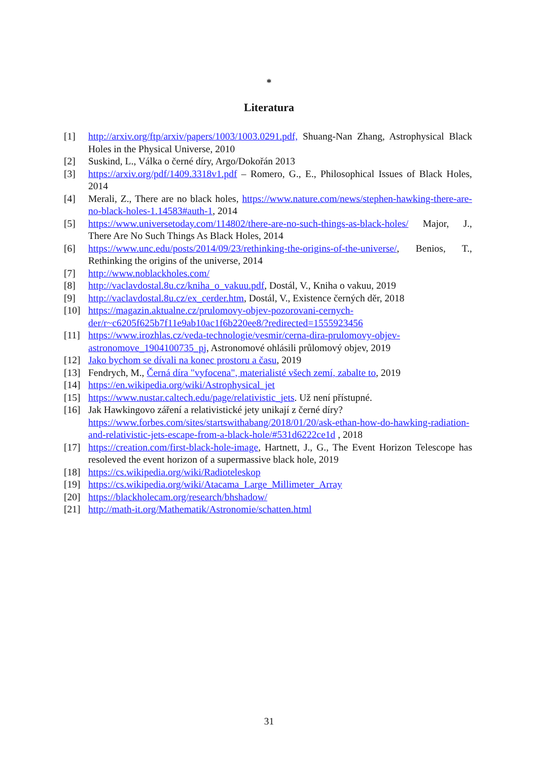*
Literatura
[1] http://arxiv.org/ftp/arxiv/papers/1003/1003.0291.pdf, Shuang-Nan Zhang, Astrophysical Black Holes in the Physical Universe, 2010
[2] Suskind, L., Válka o černé díry, Argo/Dokořán 2013
[3] https://arxiv.org/pdf/1409.3318v1.pdf – Romero, G., E., Philosophical Issues of Black Holes, 2014
[4] Merali, Z., There are no black holes, https://www.nature.com/news/stephen-hawking-there-are-no-black-holes-1.14583#auth-1, 2014
[5] https://www.universetoday.com/114802/there-are-no-such-things-as-black-holes/ Major, J., There Are No Such Things As Black Holes, 2014
[6] https://www.unc.edu/posts/2014/09/23/rethinking-the-origins-of-the-universe/, Benios, T., Rethinking the origins of the universe, 2014
[7] http://www.noblackholes.com/
[8] http://vaclavdostal.8u.cz/kniha_o_vakuu.pdf, Dostál, V., Kniha o vakuu, 2019
[9] http://vaclavdostal.8u.cz/ex_cerder.htm, Dostál, V., Existence černých děr, 2018
[10] https://magazin.aktualne.cz/prulomovy-objev-pozorovani-cernych-der/r~c6205f625b7f11e9ab10ac1f6b220ee8/?redirected=1555923456
[11] https://www.irozhlas.cz/veda-technologie/vesmir/cerna-dira-prulomovy-objev-astronomove_1904100735_pj, Astronomové ohlásili průlomový objev, 2019
[12] Jako bychom se dívali na konec prostoru a času, 2019
[13] Fendrych, M., Černá díra "vyfocena", materialisté všech zemí, zabalte to, 2019
[14] https://en.wikipedia.org/wiki/Astrophysical_jet
[15] https://www.nustar.caltech.edu/page/relativistic_jets. Už není přístupné.
[16] Jak Hawkingovo záření a relativistické jety unikají z černé díry? https://www.forbes.com/sites/startswithabang/2018/01/20/ask-ethan-how-do-hawking-radiation-and-relativistic-jets-escape-from-a-black-hole/#531d6222ce1d , 2018
[17] https://creation.com/first-black-hole-image, Hartnett, J., G., The Event Horizon Telescope has resoleved the event horizon of a supermassive black hole, 2019
[18] https://cs.wikipedia.org/wiki/Radioteleskop
[19] https://cs.wikipedia.org/wiki/Atacama_Large_Millimeter_Array
[20] https://blackholecam.org/research/bhshadow/
[21] http://math-it.org/Mathematik/Astronomie/schatten.html
31